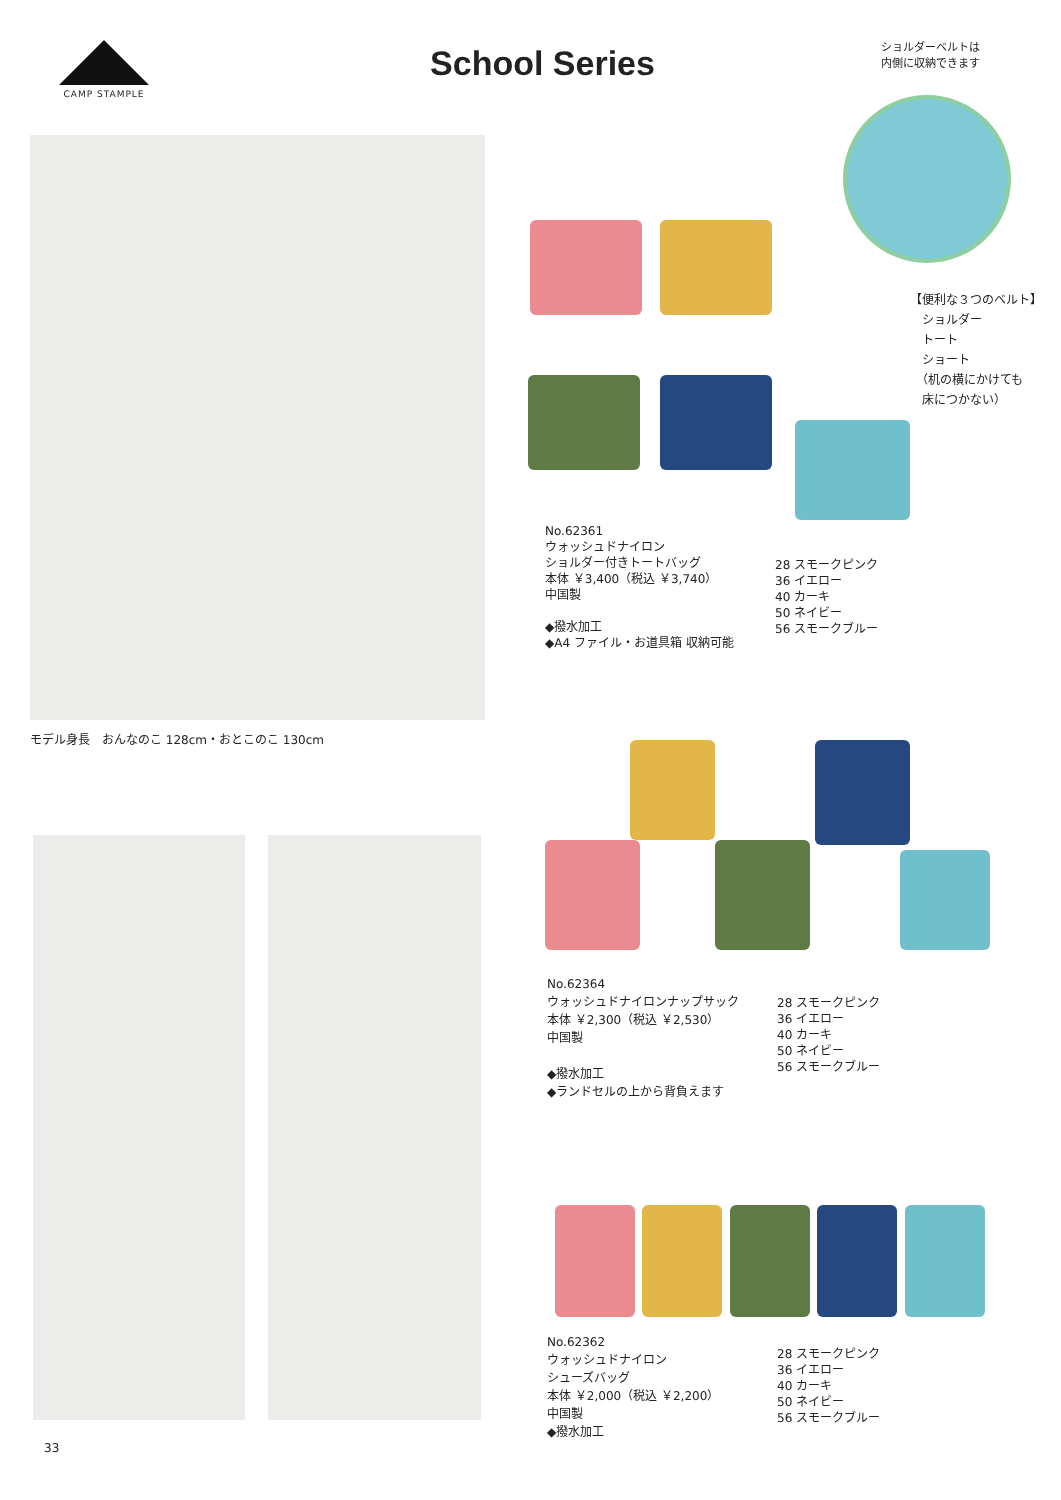CAMP STAMPLE
School Series
ショルダーベルトは
内側に収納できます
モデル身長　おんなのこ 128cm・おとこのこ 130cm
【便利な３つのベルト】
　ショルダー
　トート
　ショート
　（机の横にかけても
　床につかない）
No.62361
ウォッシュドナイロン
ショルダー付きトートバッグ
本体 ￥3,400（税込 ￥3,740）
中国製
◆撥水加工
◆A4 ファイル・お道具箱 収納可能
28 スモークピンク
36 イエロー
40 カーキ
50 ネイビー
56 スモークブルー
No.62364
ウォッシュドナイロンナップサック
本体 ￥2,300（税込 ￥2,530）
中国製
◆撥水加工
◆ランドセルの上から背負えます
28 スモークピンク
36 イエロー
40 カーキ
50 ネイビー
56 スモークブルー
No.62362
ウォッシュドナイロン
シューズバッグ
本体 ￥2,000（税込 ￥2,200）
中国製
◆撥水加工
28 スモークピンク
36 イエロー
40 カーキ
50 ネイビー
56 スモークブルー
33